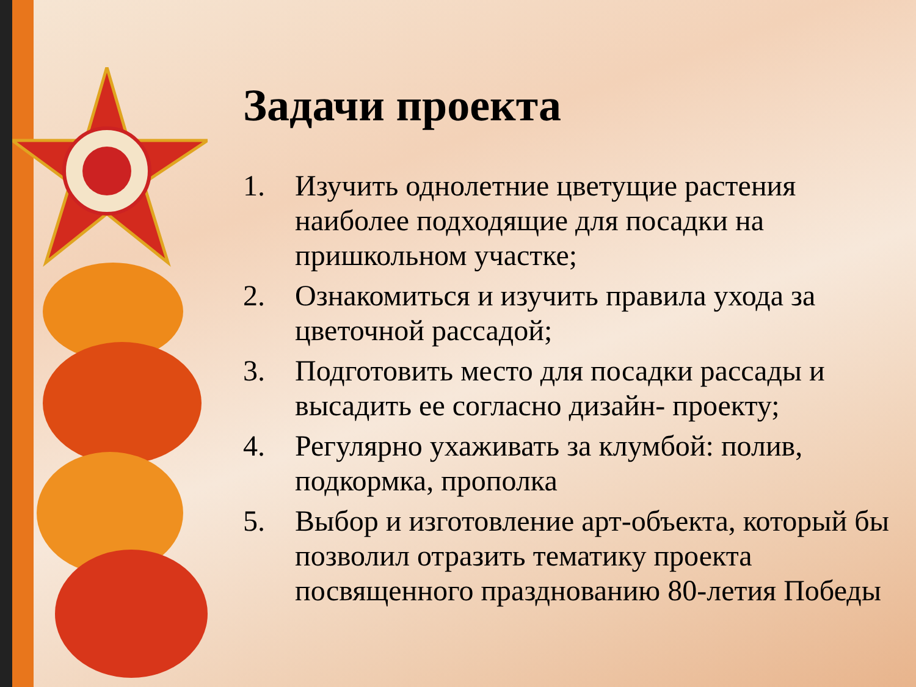Задачи проекта
1. Изучить однолетние цветущие растения наиболее подходящие для посадки на пришкольном участке;
2. Ознакомиться и изучить правила ухода за цветочной рассадой;
3. Подготовить место для посадки рассады и высадить ее согласно дизайн- проекту;
4. Регулярно ухаживать за клумбой: полив, подкормка, прополка
5. Выбор и изготовление арт-объекта, который бы позволил отразить тематику проекта посвященного празднованию 80-летия Победы